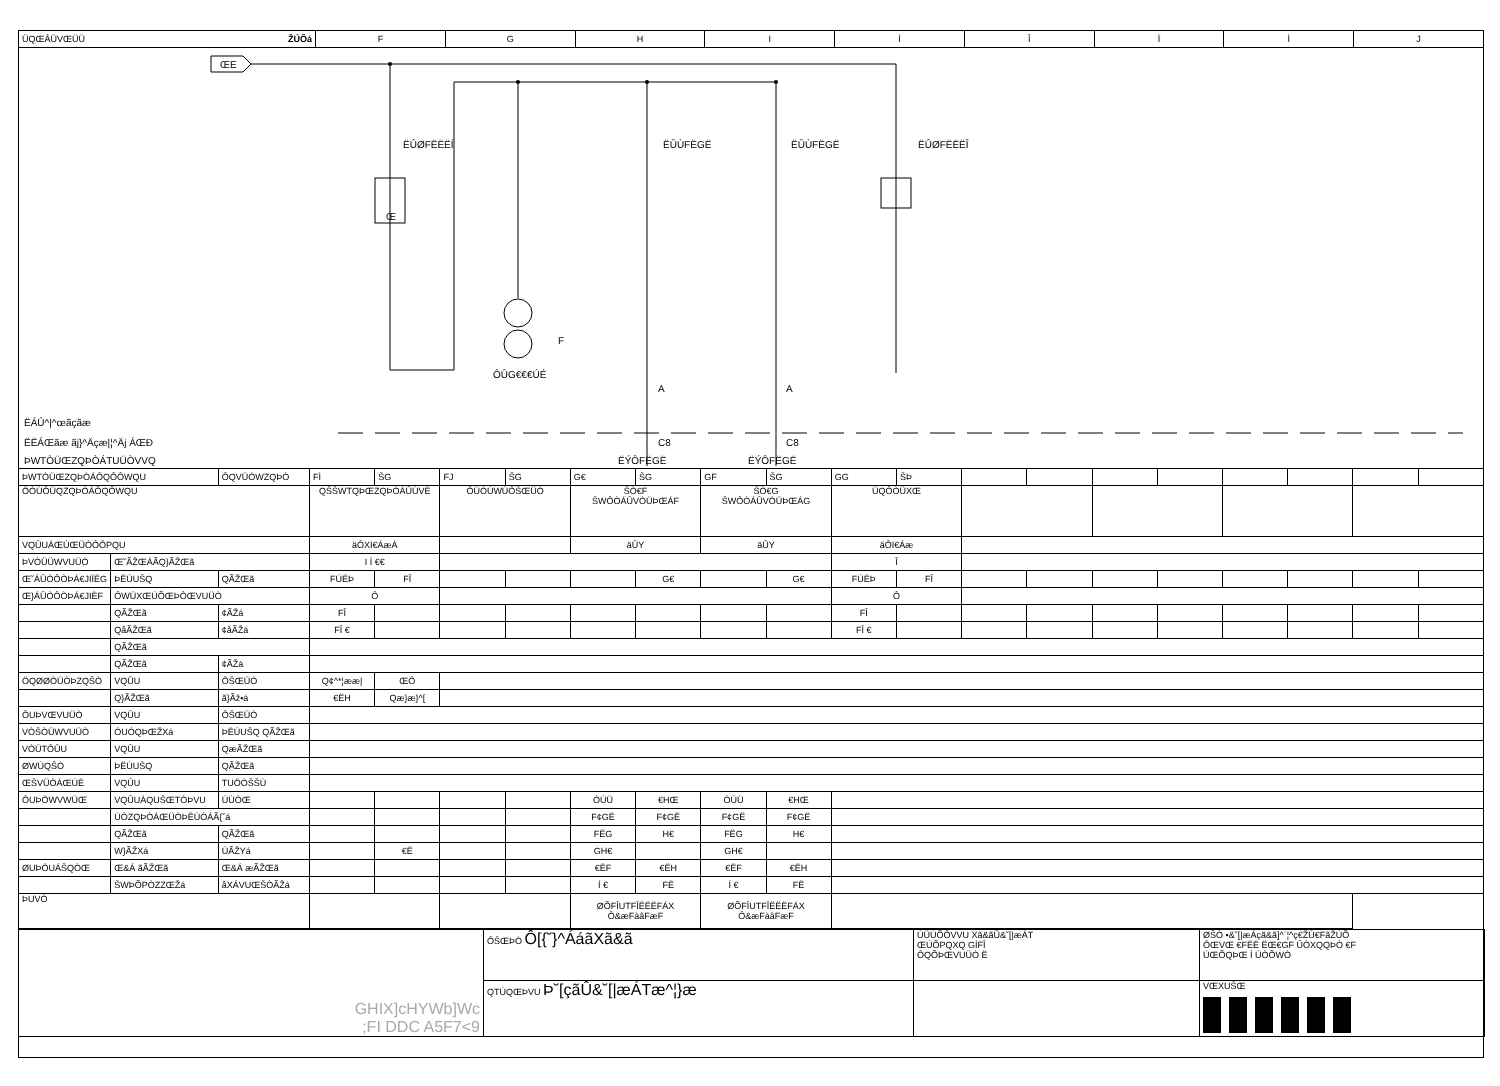| ÜQŒÂÜVŒÜÜ ŽÚÕá | F | G | H | I | Í | Î | Ï | Ì | J |
ŒE
Œ
ËÛØFËËËÍ
ÔÛG€€€ÚÉ
F
ËÛÙFËGË
A
C8
ËÛÙFËGË
A
C8
ËÛØFËËËÎ
ËÁÛ^|^œãçãæ
ËËÁŒãæ ãj}^Äçæ|¦^Äj ÁŒÐ
ÞWTÒÜŒZQÞÒÁTUÜÒVVQ
ËÝÔFËGË
ËÝÔFËGË
| ÞWTÒÜŒZQÞÒÁÔQÔÔWQU | | ÔQVÜÓWZQÞÒ | FÌ | ŠG | FJ | ŠG | G€ | ŠG | GF | ŠG | GG | ŠÞ | | | | | | | | |
| ÖÒÙÔÜQZQÞÒÁÔQÔWQU | | | QŠŠWTQÞŒZQÞÒÁÛÙVÈ | | ÔÜÒÚWÙÔŠŒÜÒ | | ŠÒ€F ŠWÔÒÁÛVÒÜÞŒÁF | | ŠÒ€G ŠWÔÒÁÛVÒÜÞŒÁG | | ÜQÔÒÜXŒ | | | | | | | | | |
| VQÛUÁŒÚŒÜÒÔÔPQU | | | äÔXI€ÁæÁ | | | | äÛY | | äÛY | | äÔI€Áæ | | | | | | | | | |
| ÞVÒÜÜWVUÜÒ | Œ˘ÃŽŒÁÃQ}ÃŽŒã | | I Í €€ | | | | | | | | Î | | | | | | | | | |
| Œ˘ÁÛÒÔÒÞÁ€JIÏËG | ÞËÚUŠQ | QÃŽŒã | FÚÉÞ | FÎ | | | | G€ | | G€ | FÚÉÞ | FÎ | | | | | | | | |
| Œ}ÁÛÒÔÒÞÁ€JIÈF | ÔWÜXŒÚÕŒÞÔŒVUÜÒ | | Ô | | | | | | | | Ô | | | | | | | | | |
| | QÃŽŒã | ¢ÃŽá | FÎ | | | | | | | | FÎ | | | | | | | | | |
| | QåÃŽŒã | ¢åÃŽá | FÎ € | | | | | | | | FÎ € | | | | | | | | | |
| | QÃŽŒã | | | | | | | | | | | | | | | | | | | |
| | QÃŽŒã | ¢ÃŽá | | | | | | | | | | | | | | | | | | |
| ÖQØØÒÜÒÞZQŠÒ | VQÛU | ÔŠŒÜÒ | Q¢^*¦ææ/ | ŒÔ | | | | | | | | | | | | | | | | |
| | Q}ÃŽŒã | ã}Ãž•á | €ËH | Qæ}æ}^[ | | | | | | | | | | | | | | | | |
| ÔUÞVŒVUÜÒ | VQÛU | ÔŠŒÜÒ | | | | | | | | | | | | | | | | | | |
| VÒŠÒÜWVUÜÒ | ÓUÓQÞŒŽXá | ÞËÚUŠQ QÃŽŒã | | | | | | | | | | | | | | | | | | |
| VÒÜTÔÛU | VQÛU | QæÃŽŒã | | | | | | | | | | | | | | | | | | |
| ØWÙQŠÒ | ÞËÚUŠQ | QÃŽŒã | | | | | | | | | | | | | | | | | | |
| ŒŠVÜÒÁŒÚÈ | VQÛU | TUÖÒŠŠÙ | | | | | | | | | | | | | | | | | | |
| ÔUÞÖWVWÜŒ | VQÛUÁQUŠŒTÒÞVU | ÚÙÒŒ | | | | | ÒÚÜ | €HŒ | ÒÚÜ | €HŒ | | | | | | | | | | |
| | ÙÒZQÞÒÁŒÜÒÞËÚÒÁÃ{˘á | | | | | | F¢GË | F¢GË | F¢GË | F¢GË | | | | | | | | | | |
| | QÃŽŒã | QÃŽŒã | | | | | FËG | H€ | FËG | H€ | | | | | | | | | | |
| | W}ÃŽXá | ÚÃŽYá | | €Ë | | | GH€ | | GH€ | | | | | | | | | | | |
| ØUÞÖUÁŠQÒŒ | Œ&Á ãÃŽŒã | Œ&Á æÃŽŒã | | | | | €ËF | €ËH | €ËF | €ËH | | | | | | | | | | |
| | ŠWÞÕPÒZZŒŽá | åXÁVUŒŠÒÃŽá | | | | | Í € | FË | Í € | FË | | | | | | | | | | |
| ÞUVÒ | | | | | | | ØÕFÎUTFÎËËËFÁX Ô&æFàâFæF | | ØÕFÎUTFÎËËËFÁX Ô&æFàâFæF | | | | | | | | | | | |
| GHIX]cHYWb]Wc ;FI DDC A5F7<9 | ÔŠŒÞÒ Ô[{˘}^ÁáãXã&ã | ÚÜÙÕÔVVU Xã&ãÛ&˘[/æÁT ŒÚÕPQXQ GÍFÎ ÔQÕÞŒVUÜÒ Ë | ØŠÒ •&˘[/æÁçã&ã]^´¦^ç€ŽÚ€FãŽÚÕ ÔŒVŒ €FËË ËŒ€GF ÛÒXQQÞÒ €F ÚŒÕQÞŒ Í ÙÒÕWÒ |
| | QTÚQŒÞVU Þ˘[çãÛ&˘[/æÁTæ^¦}æ | | VŒXUŠŒ |